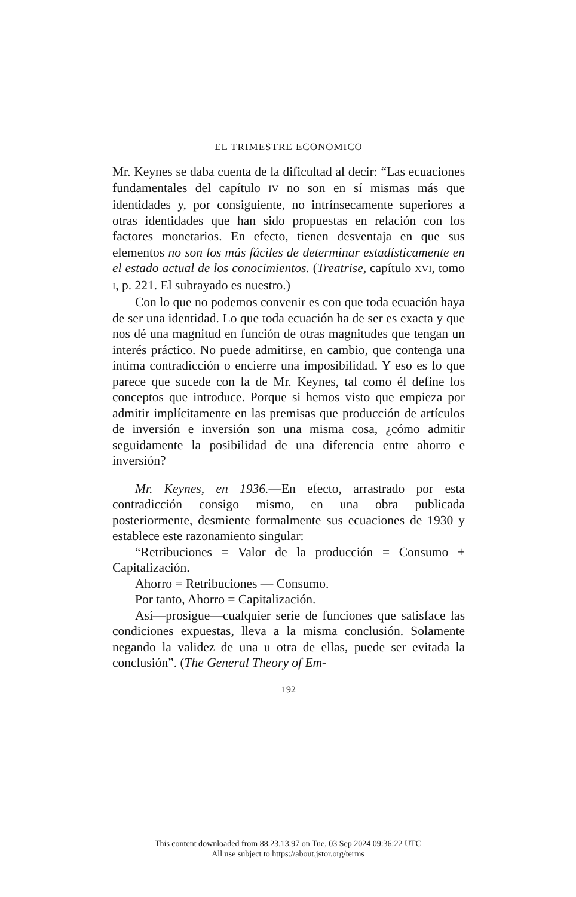EL TRIMESTRE ECONOMICO
Mr. Keynes se daba cuenta de la dificultad al decir: “Las ecuaciones fundamentales del capítulo IV no son en sí mismas más que identidades y, por consiguiente, no intrínsecamente superiores a otras identidades que han sido propuestas en relación con los factores monetarios. En efecto, tienen desventaja en que sus elementos no son los más fáciles de determinar estadísticamente en el estado actual de los conocimientos. (Treatrise, capítulo XVI, tomo I, p. 221. El subrayado es nuestro.)
Con lo que no podemos convenir es con que toda ecuación haya de ser una identidad. Lo que toda ecuación ha de ser es exacta y que nos dé una magnitud en función de otras magnitudes que tengan un interés práctico. No puede admitirse, en cambio, que contenga una íntima contradicción o encierre una imposibilidad. Y eso es lo que parece que sucede con la de Mr. Keynes, tal como él define los conceptos que introduce. Porque si hemos visto que empieza por admitir implícitamente en las premisas que producción de artículos de inversión e inversión son una misma cosa, ¿cómo admitir seguidamente la posibilidad de una diferencia entre ahorro e inversión?
Mr. Keynes, en 1936.—En efecto, arrastrado por esta contradicción consigo mismo, en una obra publicada posteriormente, desmiente formalmente sus ecuaciones de 1930 y establece este razonamiento singular:
“Retribuciones = Valor de la producción = Consumo + Capitalización.
Ahorro = Retribuciones — Consumo.
Por tanto, Ahorro = Capitalización.
Así—prosigue—cualquier serie de funciones que satisface las condiciones expuestas, lleva a la misma conclusión. Solamente negando la validez de una u otra de ellas, puede ser evitada la conclusión”. (The General Theory of Em-
192
This content downloaded from 88.23.13.97 on Tue, 03 Sep 2024 09:36:22 UTC
All use subject to https://about.jstor.org/terms